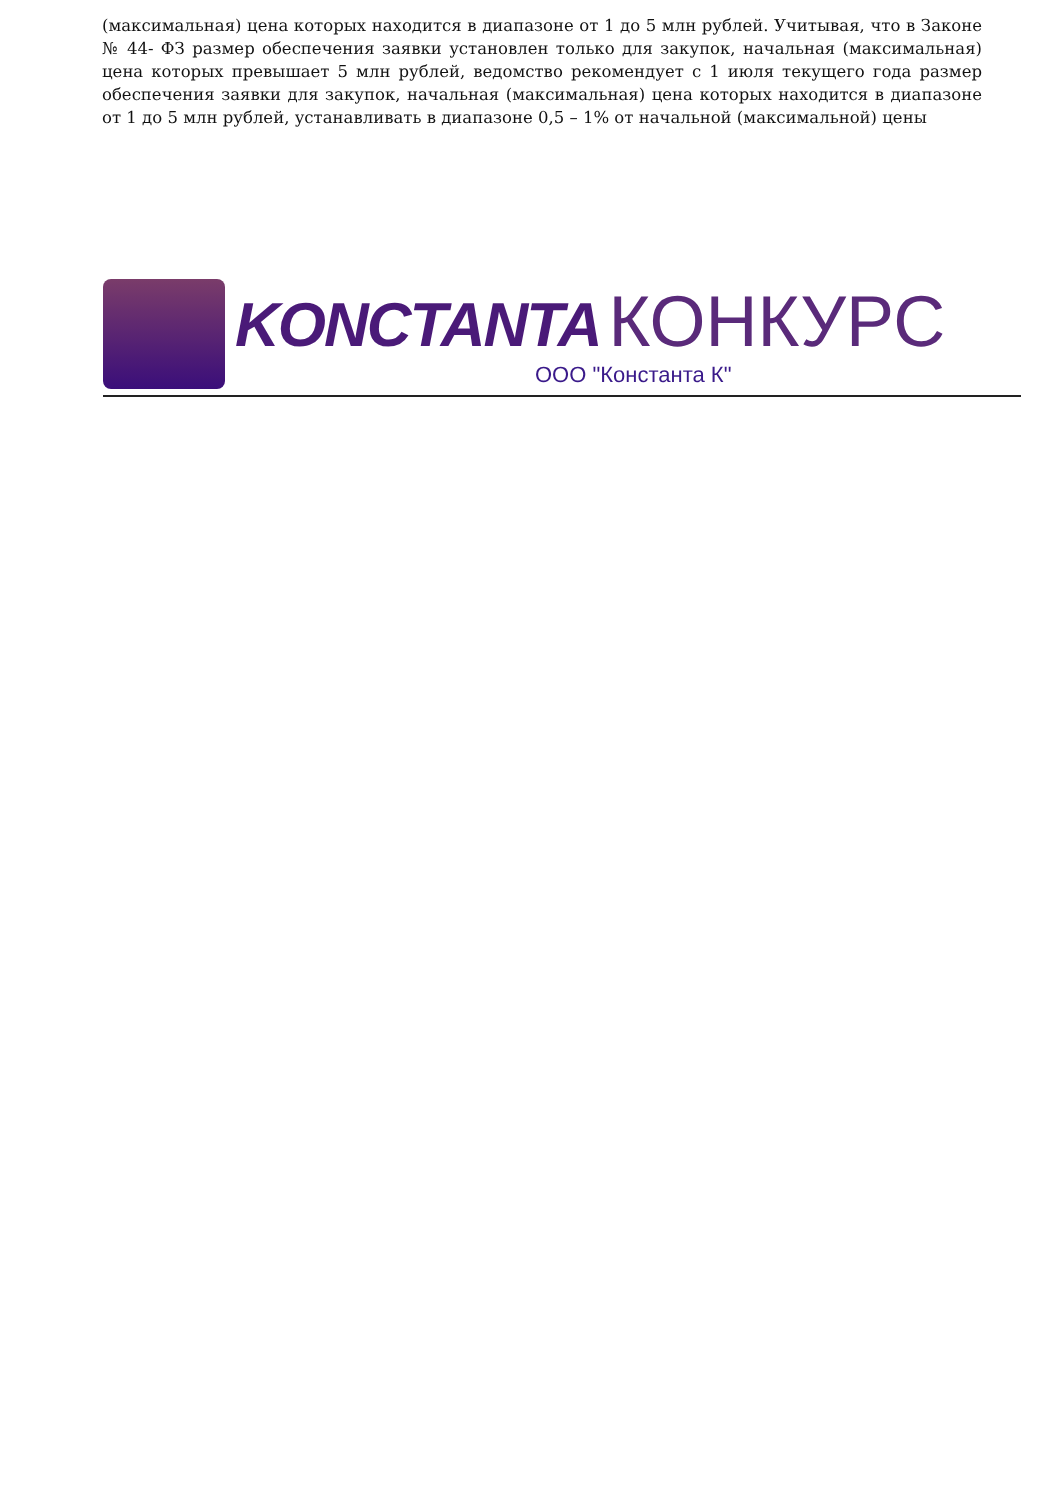(максимальная) цена которых находится в диапазоне от 1 до 5 млн рублей. Учитывая, что в Законе № 44- ФЗ размер обеспечения заявки установлен только для закупок, начальная (максимальная) цена которых превышает 5 млн рублей, ведомство рекомендует с 1 июля текущего года размер обеспечения заявки для закупок, начальная (максимальная) цена которых находится в диапазоне от 1 до 5 млн рублей, устанавливать в диапазоне 0,5 – 1% от начальной (максимальной) цены
KONCTANTA КОНКУРС
ООО "Константа К"